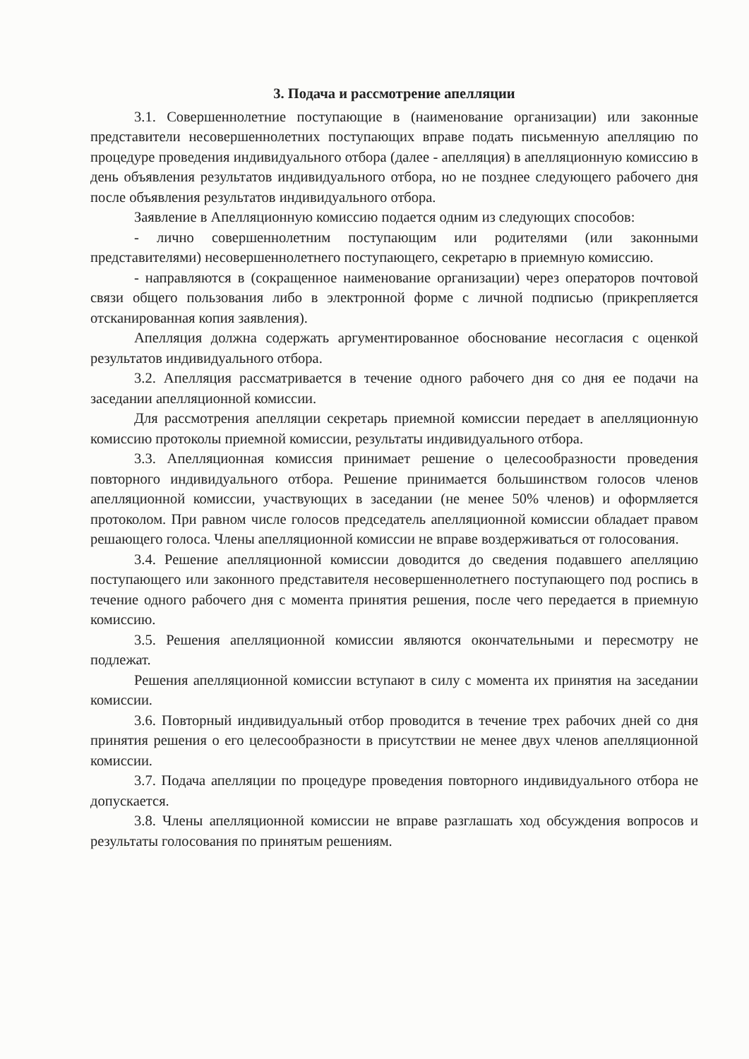3. Подача и рассмотрение апелляции
3.1. Совершеннолетние поступающие в (наименование организации) или законные представители несовершеннолетних поступающих вправе подать письменную апелляцию по процедуре проведения индивидуального отбора (далее - апелляция) в апелляционную комиссию в день объявления результатов индивидуального отбора, но не позднее следующего рабочего дня после объявления результатов индивидуального отбора.
Заявление в Апелляционную комиссию подается одним из следующих способов:
- лично совершеннолетним поступающим или родителями (или законными представителями) несовершеннолетнего поступающего, секретарю в приемную комиссию.
- направляются в (сокращенное наименование организации) через операторов почтовой связи общего пользования либо в электронной форме с личной подписью (прикрепляется отсканированная копия заявления).
Апелляция должна содержать аргументированное обоснование несогласия с оценкой результатов индивидуального отбора.
3.2. Апелляция рассматривается в течение одного рабочего дня со дня ее подачи на заседании апелляционной комиссии.
Для рассмотрения апелляции секретарь приемной комиссии передает в апелляционную комиссию протоколы приемной комиссии, результаты индивидуального отбора.
3.3. Апелляционная комиссия принимает решение о целесообразности проведения повторного индивидуального отбора. Решение принимается большинством голосов членов апелляционной комиссии, участвующих в заседании (не менее 50% членов) и оформляется протоколом. При равном числе голосов председатель апелляционной комиссии обладает правом решающего голоса. Члены апелляционной комиссии не вправе воздерживаться от голосования.
3.4. Решение апелляционной комиссии доводится до сведения подавшего апелляцию поступающего или законного представителя несовершеннолетнего поступающего под роспись в течение одного рабочего дня с момента принятия решения, после чего передается в приемную комиссию.
3.5. Решения апелляционной комиссии являются окончательными и пересмотру не подлежат.
Решения апелляционной комиссии вступают в силу с момента их принятия на заседании комиссии.
3.6. Повторный индивидуальный отбор проводится в течение трех рабочих дней со дня принятия решения о его целесообразности в присутствии не менее двух членов апелляционной комиссии.
3.7. Подача апелляции по процедуре проведения повторного индивидуального отбора не допускается.
3.8. Члены апелляционной комиссии не вправе разглашать ход обсуждения вопросов и результаты голосования по принятым решениям.